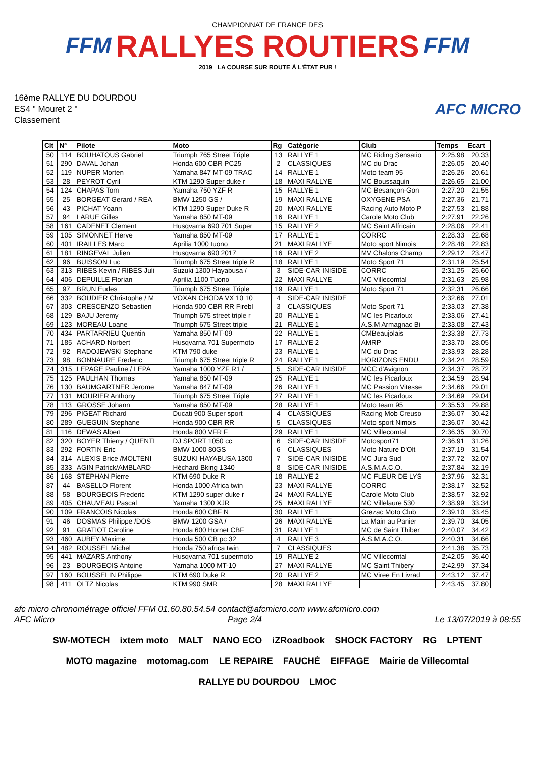FFM
CHAMPIONNAT DE FRANCE DES
RALLYES ROUTIERS
2019 LA COURSE SUR ROUTE À L'ÉTAT PUR !
FFM
16ème RALLYE DU DOURDOU
ES4 " Mouret 2 "
Classement
AFC MICRO
| Clt | N° | Pilote | Moto | Rg | Catégorie | Club | Temps | Ecart |
| --- | --- | --- | --- | --- | --- | --- | --- | --- |
| 50 | 114 | BOUHATOUS Gabriel | Triumph 765 Street Triple | 13 | RALLYE 1 | MC Riding Sensatio | 2:25.98 | 20.33 |
| 51 | 290 | DAVAL Johan | Honda 600 CBR PC25 | 2 | CLASSIQUES | MC du Drac | 2:26.05 | 20.40 |
| 52 | 119 | NUPER Morten | Yamaha 847 MT-09 TRAC | 14 | RALLYE 1 | Moto team 95 | 2:26.26 | 20.61 |
| 53 | 28 | PEYROT Cyril | KTM 1290 Super duke r | 18 | MAXI RALLYE | MC Boussaquin | 2:26.65 | 21.00 |
| 54 | 124 | CHAPAS Tom | Yamaha 750 YZF R | 15 | RALLYE 1 | MC Besançon-Gon | 2:27.20 | 21.55 |
| 55 | 25 | BORGEAT Gerard / REA | BMW 1250 GS / | 19 | MAXI RALLYE | OXYGENE PSA | 2:27.36 | 21.71 |
| 56 | 43 | PICHAT Yoann | KTM 1290 Super Duke R | 20 | MAXI RALLYE | Racing Auto Moto P | 2:27.53 | 21.88 |
| 57 | 94 | LARUE Gilles | Yamaha 850 MT-09 | 16 | RALLYE 1 | Carole Moto Club | 2:27.91 | 22.26 |
| 58 | 161 | CADENET Clement | Husqvarna 690 701 Super | 15 | RALLYE 2 | MC Saint Affricain | 2:28.06 | 22.41 |
| 59 | 105 | SIMONNET Herve | Yamaha 850 MT-09 | 17 | RALLYE 1 | CORRC | 2:28.33 | 22.68 |
| 60 | 401 | IRAILLES Marc | Aprilia 1000 tuono | 21 | MAXI RALLYE | Moto sport Nimois | 2:28.48 | 22.83 |
| 61 | 181 | RINGEVAL Julien | Husqvarna 690 2017 | 16 | RALLYE 2 | MV Chalons Champ | 2:29.12 | 23.47 |
| 62 | 96 | BUISSON Luc | Triumph 675 Street triple R | 18 | RALLYE 1 | Moto Sport 71 | 2:31.19 | 25.54 |
| 63 | 313 | RIBES Kevin / RIBES Juli | Suzuki 1300 Hayabusa / | 3 | SIDE-CAR INISIDE | CORRC | 2:31.25 | 25.60 |
| 64 | 406 | DEPUILLE Florian | Aprilia 1100 Tuono | 22 | MAXI RALLYE | MC Villecomtal | 2:31.63 | 25.98 |
| 65 | 97 | BRUN Eudes | Triumph 675 Street Triple | 19 | RALLYE 1 | Moto Sport 71 | 2:32.31 | 26.66 |
| 66 | 332 | BOUDIER Christophe / M | VOXAN CHODA VX 10 10 | 4 | SIDE-CAR INISIDE | | 2:32.66 | 27.01 |
| 67 | 303 | CRESCENZO Sebastien | Honda 900 CBR RR Firebl | 3 | CLASSIQUES | Moto Sport 71 | 2:33.03 | 27.38 |
| 68 | 129 | BAJU Jeremy | Triumph 675 street triple r | 20 | RALLYE 1 | MC les Picarloux | 2:33.06 | 27.41 |
| 69 | 123 | MOREAU Loane | Triumph 675 Street triple | 21 | RALLYE 1 | A.S.M Armagnac Bi | 2:33.08 | 27.43 |
| 70 | 434 | PARTARRIEU Quentin | Yamaha 850 MT-09 | 22 | RALLYE 1 | CMBeaujolais | 2:33.38 | 27.73 |
| 71 | 185 | ACHARD Norbert | Husqvarna 701 Supermoto | 17 | RALLYE 2 | AMRP | 2:33.70 | 28.05 |
| 72 | 92 | RADOJEWSKI Stephane | KTM 790 duke | 23 | RALLYE 1 | MC du Drac | 2:33.93 | 28.28 |
| 73 | 98 | BONNAURE Frederic | Triumph 675 Street triple R | 24 | RALLYE 1 | HORIZONS ENDU | 2:34.24 | 28.59 |
| 74 | 315 | LEPAGE Pauline / LEPA | Yamaha 1000 YZF R1 / | 5 | SIDE-CAR INISIDE | MCC d'Avignon | 2:34.37 | 28.72 |
| 75 | 125 | PAULHAN Thomas | Yamaha 850 MT-09 | 25 | RALLYE 1 | MC les Picarloux | 2:34.59 | 28.94 |
| 76 | 130 | BAUMGARTNER Jerome | Yamaha 847 MT-09 | 26 | RALLYE 1 | MC Passion Vitesse | 2:34.66 | 29.01 |
| 77 | 131 | MOURIER Anthony | Triumph 675 Street Triple | 27 | RALLYE 1 | MC les Picarloux | 2:34.69 | 29.04 |
| 78 | 113 | GROSSE Johann | Yamaha 850 MT-09 | 28 | RALLYE 1 | Moto team 95 | 2:35.53 | 29.88 |
| 79 | 296 | PIGEAT Richard | Ducati 900 Super sport | 4 | CLASSIQUES | Racing Mob Creuso | 2:36.07 | 30.42 |
| 80 | 289 | GUEGUIN Stephane | Honda 900 CBR RR | 5 | CLASSIQUES | Moto sport Nimois | 2:36.07 | 30.42 |
| 81 | 116 | DEWAS Albert | Honda 800 VFR F | 29 | RALLYE 1 | MC Villecomtal | 2:36.35 | 30.70 |
| 82 | 320 | BOYER Thierry / QUENTI | DJ SPORT 1050 cc | 6 | SIDE-CAR INISIDE | Motosport71 | 2:36.91 | 31.26 |
| 83 | 292 | FORTIN Eric | BMW 1000 80GS | 6 | CLASSIQUES | Moto Nature D'Olt | 2:37.19 | 31.54 |
| 84 | 314 | ALEXIS Brice /MOLTENI | SUZUKI HAYABUSA 1300 | 7 | SIDE-CAR INISIDE | MC Jura Sud | 2:37.72 | 32.07 |
| 85 | 333 | AGIN Patrick/AMBLARD | Héchard Bking 1340 | 8 | SIDE-CAR INISIDE | A.S.M.A.C.O. | 2:37.84 | 32.19 |
| 86 | 168 | STEPHAN Pierre | KTM 690 Duke R | 18 | RALLYE 2 | MC FLEUR DE LYS | 2:37.96 | 32.31 |
| 87 | 44 | BASELLO Florent | Honda 1000 Africa twin | 23 | MAXI RALLYE | CORRC | 2:38.17 | 32.52 |
| 88 | 58 | BOURGEOIS Frederic | KTM 1290 super duke r | 24 | MAXI RALLYE | Carole Moto Club | 2:38.57 | 32.92 |
| 89 | 405 | CHAUVEAU Pascal | Yamaha 1300 XJR | 25 | MAXI RALLYE | MC Villelaure 530 | 2:38.99 | 33.34 |
| 90 | 109 | FRANCOIS Nicolas | Honda 600 CBF N | 30 | RALLYE 1 | Grezac Moto Club | 2:39.10 | 33.45 |
| 91 | 46 | DOSMAS Philippe /DOS | BMW 1200 GSA / | 26 | MAXI RALLYE | La Main au Panier | 2:39.70 | 34.05 |
| 92 | 91 | GRATIOT Caroline | Honda 600 Hornet CBF | 31 | RALLYE 1 | MC de Saint Thiber | 2:40.07 | 34.42 |
| 93 | 460 | AUBEY Maxime | Honda 500 CB pc 32 | 4 | RALLYE 3 | A.S.M.A.C.O. | 2:40.31 | 34.66 |
| 94 | 482 | ROUSSEL Michel | Honda 750 africa twin | 7 | CLASSIQUES | | 2:41.38 | 35.73 |
| 95 | 441 | MAZARS Anthony | Husqvarna 701 supermoto | 19 | RALLYE 2 | MC Villecomtal | 2:42.05 | 36.40 |
| 96 | 23 | BOURGEOIS Antoine | Yamaha 1000 MT-10 | 27 | MAXI RALLYE | MC Saint Thibery | 2:42.99 | 37.34 |
| 97 | 160 | BOUSSELIN Philippe | KTM 690 Duke R | 20 | RALLYE 2 | MC Viree En Livrad | 2:43.12 | 37.47 |
| 98 | 411 | OLTZ Nicolas | KTM 990 SMR | 28 | MAXI RALLYE | | 2:43.45 | 37.80 |
afc micro chronométrage officiel FFM 01.60.80.54.54 contact@afcmicro.com www.afcmicro.com
AFC Micro Page 2/4 Le 13/07/2019 à 08:55
SW-MOTECH ixtem moto MALT NANO ECO iZRoadbook SHOCK FACTORY RG LPTENT MOTO magazine motomag.com LE REPAIRE FAUCHÉ EIFFAGE Mairie de Villecomtal RALLYE DU DOURDOU LMOC